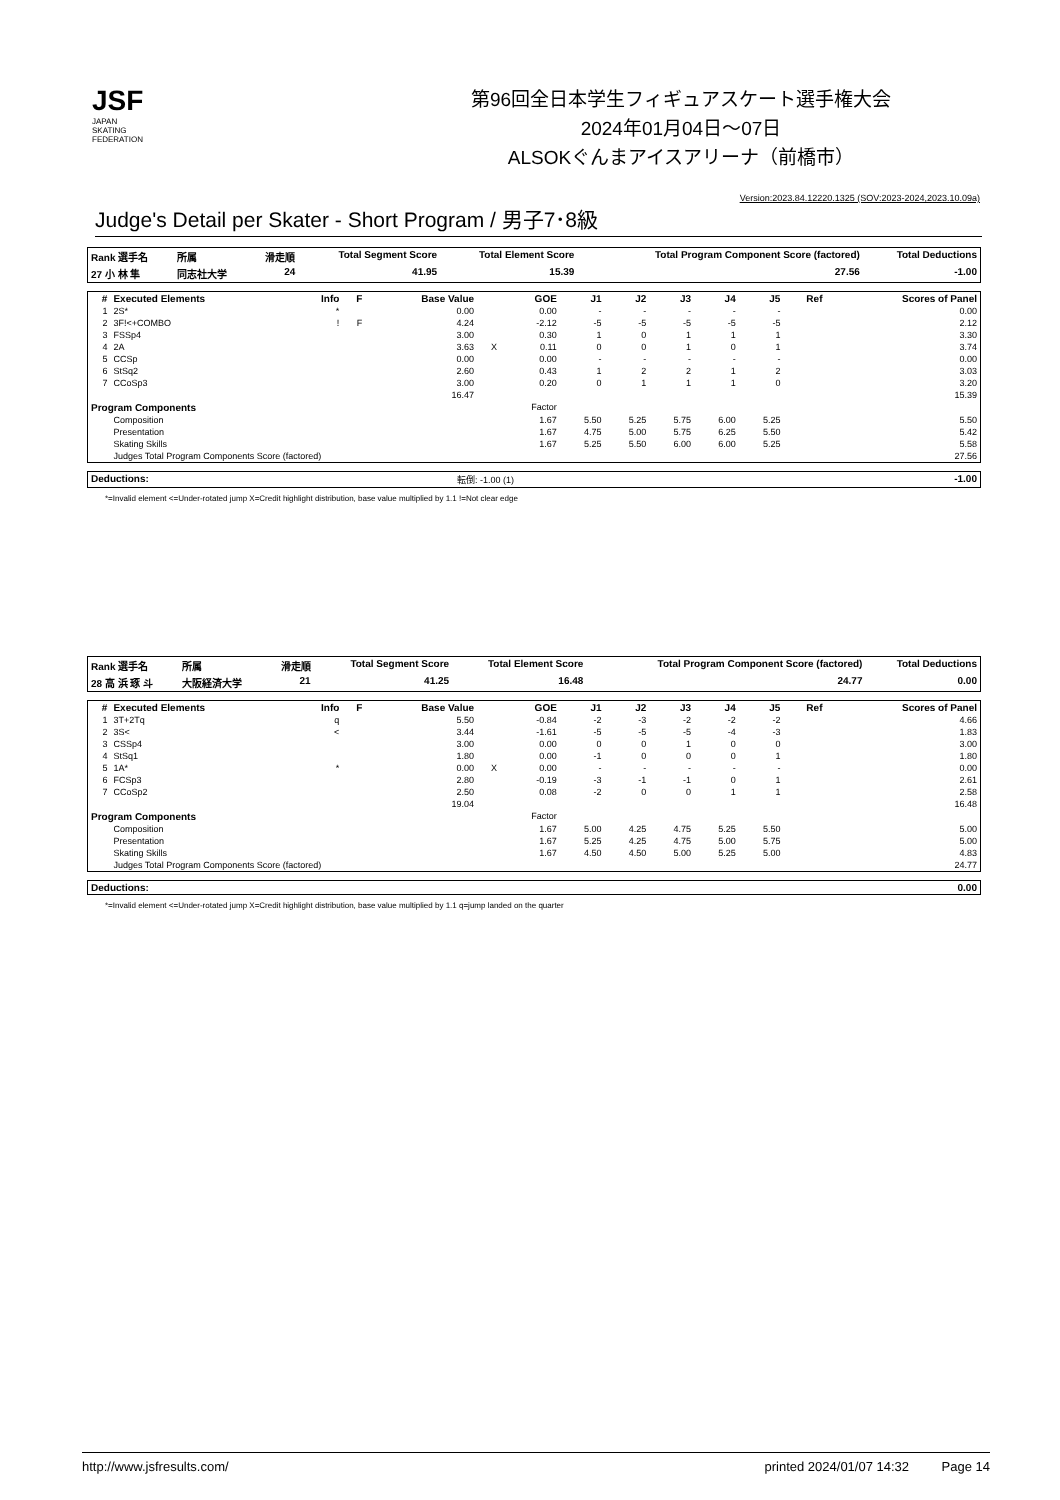JSF
JAPAN
SKATING
FEDERATION
第96回全日本学生フィギュアスケート選手権大会
2024年01月04日～07日
ALSOKぐんまアイスアリーナ（前橋市）
Version:2023.84.12220.1325 (SOV:2023-2024,2023.10.09a)
Judge's Detail per Skater - Short Program / 男子7･8級
| Rank 選手名 | 所属 | 滑走順 | Total Segment Score | Total Element Score | Total Program Component Score (factored) | Total Deductions |
| --- | --- | --- | --- | --- | --- | --- |
| 27 小 林 隼 | 同志社大学 | 24 | 41.95 | 15.39 | 27.56 | -1.00 |
| # | Executed Elements | Info | F | Base Value | | GOE | J1 | J2 | J3 | J4 | J5 | Ref | Scores of Panel |
| --- | --- | --- | --- | --- | --- | --- | --- | --- | --- | --- | --- | --- | --- |
| 1 | 2S* | * | | 0.00 | | 0.00 | - | - | - | - | - | | 0.00 |
| 2 | 3F!<+COMBO | ! | F | 4.24 | | -2.12 | -5 | -5 | -5 | -5 | -5 | | 2.12 |
| 3 | FSSp4 | | | 3.00 | | 0.30 | 1 | 0 | 1 | 1 | 1 | | 3.30 |
| 4 | 2A | | | 3.63 | X | 0.11 | 0 | 0 | 1 | 0 | 1 | | 3.74 |
| 5 | CCSp | | | 0.00 | | 0.00 | - | - | - | - | - | | 0.00 |
| 6 | StSq2 | | | 2.60 | | 0.43 | 1 | 2 | 2 | 1 | 2 | | 3.03 |
| 7 | CCoSp3 | | | 3.00 | | 0.20 | 0 | 1 | 1 | 1 | 0 | | 3.20 |
| 16.47 | | | | | 15.39 | | | | | | | | |
| Program Components | | | | | | Factor | | | | | | | |
| | Composition | | | | | 1.67 | 5.50 | 5.25 | 5.75 | 6.00 | 5.25 | | 5.50 |
| | Presentation | | | | | 1.67 | 4.75 | 5.00 | 5.75 | 6.25 | 5.50 | | 5.42 |
| | Skating Skills | | | | | 1.67 | 5.25 | 5.50 | 6.00 | 6.00 | 5.25 | | 5.58 |
| | Judges Total Program Components Score (factored) | | | | | | | | | | | | 27.56 |
| Deductions: | 転倒: -1.00 (1) | -1.00 |
*=Invalid element <=Under-rotated jump X=Credit highlight distribution, base value multiplied by 1.1 !=Not clear edge
| Rank 選手名 | 所属 | 滑走順 | Total Segment Score | Total Element Score | Total Program Component Score (factored) | Total Deductions |
| --- | --- | --- | --- | --- | --- | --- |
| 28 高 浜 琢 斗 | 大阪経済大学 | 21 | 41.25 | 16.48 | 24.77 | 0.00 |
| # | Executed Elements | Info | F | Base Value | | GOE | J1 | J2 | J3 | J4 | J5 | Ref | Scores of Panel |
| --- | --- | --- | --- | --- | --- | --- | --- | --- | --- | --- | --- | --- | --- |
| 1 | 3T+2Tq | q | | 5.50 | | -0.84 | -2 | -3 | -2 | -2 | -2 | | 4.66 |
| 2 | 3S< | < | | 3.44 | | -1.61 | -5 | -5 | -5 | -4 | -3 | | 1.83 |
| 3 | CSSp4 | | | 3.00 | | 0.00 | 0 | 0 | 1 | 0 | 0 | | 3.00 |
| 4 | StSq1 | | | 1.80 | | 0.00 | -1 | 0 | 0 | 0 | 1 | | 1.80 |
| 5 | 1A* | * | | 0.00 | X | 0.00 | - | - | - | - | - | | 0.00 |
| 6 | FCSp3 | | | 2.80 | | -0.19 | -3 | -1 | -1 | 0 | 1 | | 2.61 |
| 7 | CCoSp2 | | | 2.50 | | 0.08 | -2 | 0 | 0 | 1 | 1 | | 2.58 |
| 19.04 | | | | | 16.48 | | | | | | | | |
| Program Components | | | | | | Factor | | | | | | | |
| | Composition | | | | | 1.67 | 5.00 | 4.25 | 4.75 | 5.25 | 5.50 | | 5.00 |
| | Presentation | | | | | 1.67 | 5.25 | 4.25 | 4.75 | 5.00 | 5.75 | | 5.00 |
| | Skating Skills | | | | | 1.67 | 4.50 | 4.50 | 5.00 | 5.25 | 5.00 | | 4.83 |
| | Judges Total Program Components Score (factored) | | | | | | | | | | | | 24.77 |
| Deductions: | 0.00 |
| --- | --- |
*=Invalid element <=Under-rotated jump X=Credit highlight distribution, base value multiplied by 1.1 q=jump landed on the quarter
http://www.jsfresults.com/ printed 2024/01/07 14:32 Page 14